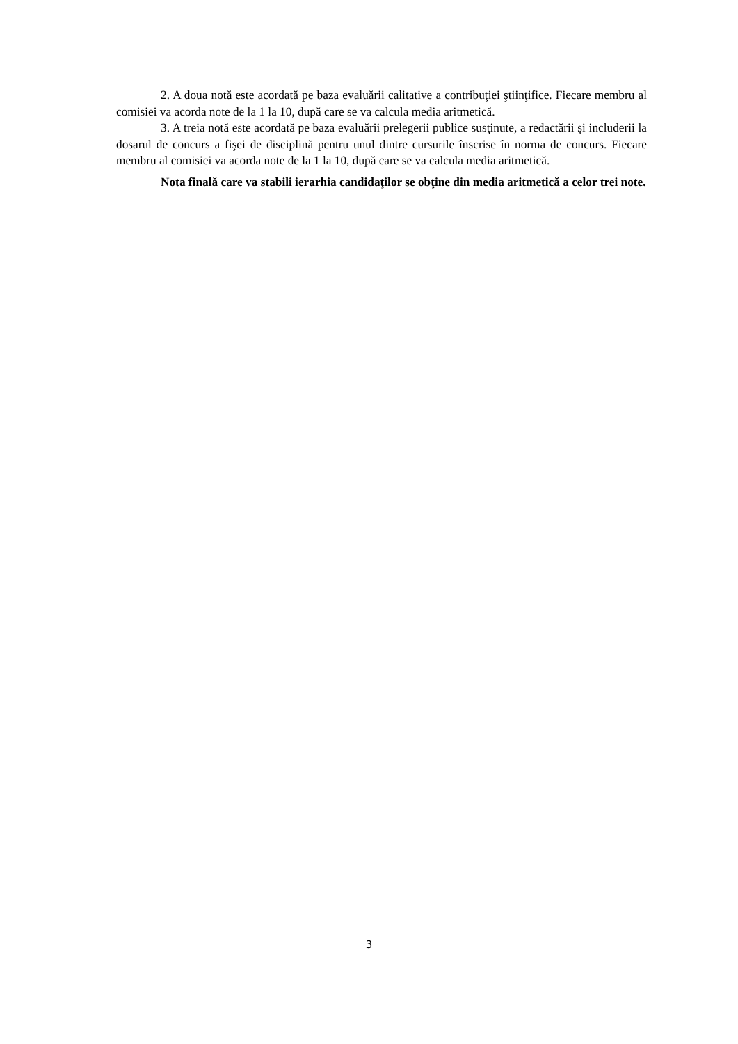2. A doua notă este acordată pe baza evaluării calitative a contribuţiei ştiinţifice. Fiecare membru al comisiei va acorda note de la 1 la 10, după care se va calcula media aritmetică.
3. A treia notă este acordată pe baza evaluării prelegerii publice susţinute, a redactării şi includerii la dosarul de concurs a fişei de disciplină pentru unul dintre cursurile înscrise în norma de concurs. Fiecare membru al comisiei va acorda note de la 1 la 10, după care se va calcula media aritmetică.
Nota finală care va stabili ierarhia candidaţilor se obţine din media aritmetică a celor trei note.
3